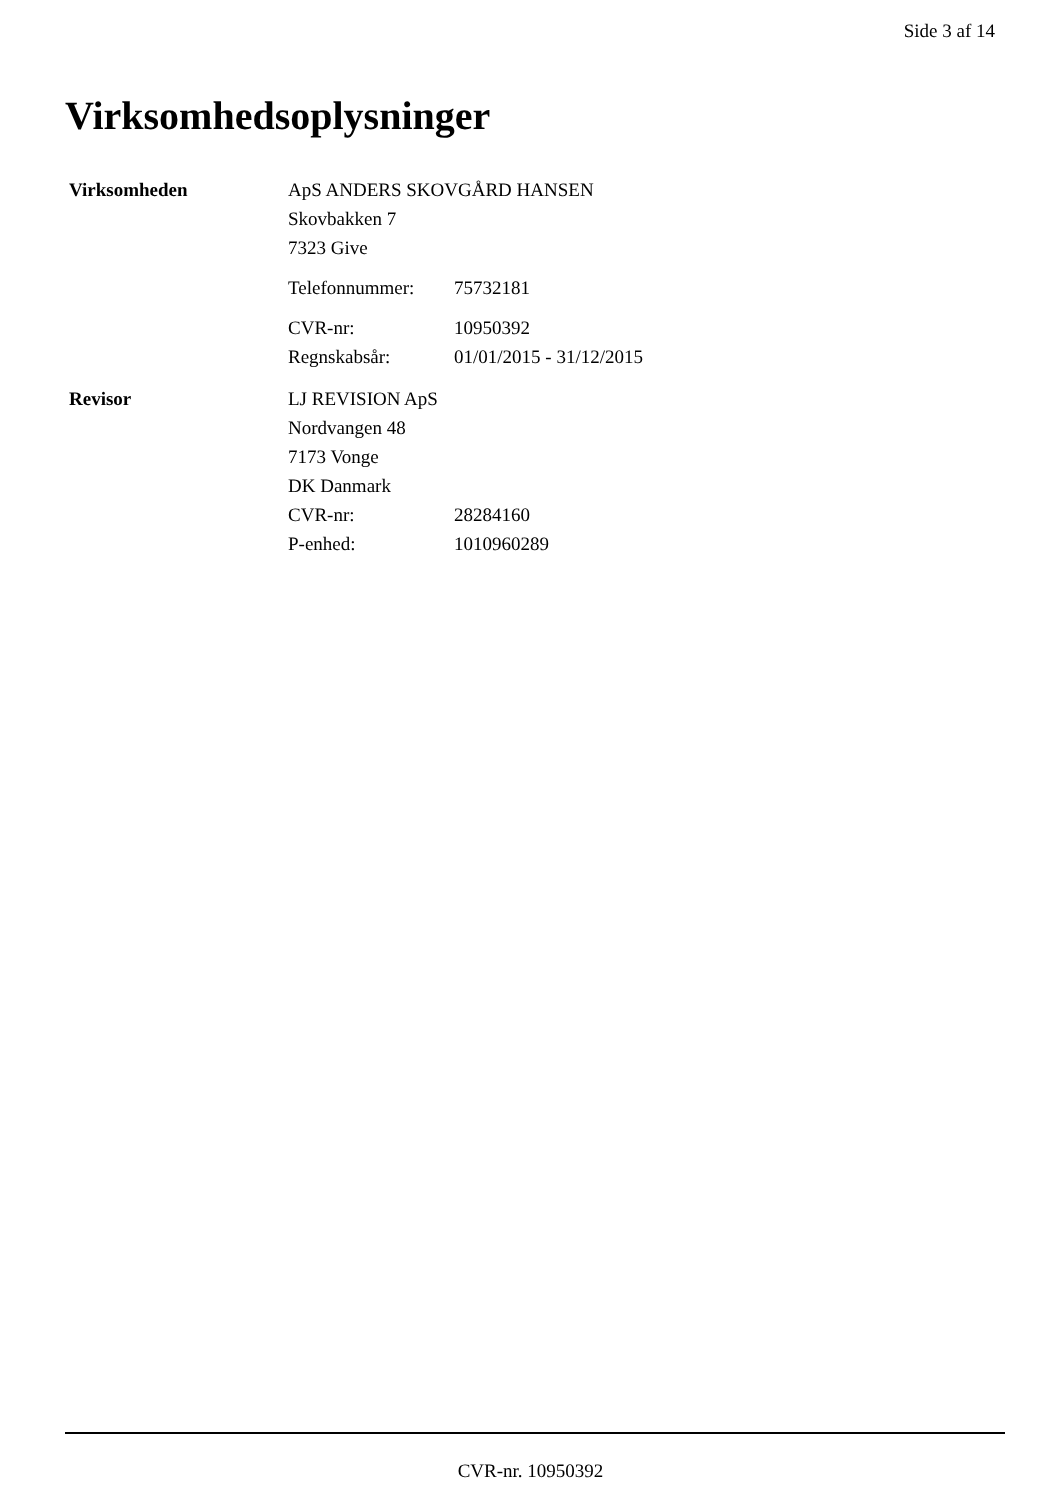Side 3 af 14
Virksomhedsoplysninger
Virksomheden
ApS ANDERS SKOVGÅRD HANSEN
Skovbakken 7
7323 Give
Telefonnummer: 75732181
CVR-nr: 10950392
Regnskabsår: 01/01/2015 - 31/12/2015
Revisor
LJ REVISION ApS
Nordvangen 48
7173 Vonge
DK Danmark
CVR-nr: 28284160
P-enhed: 1010960289
CVR-nr. 10950392